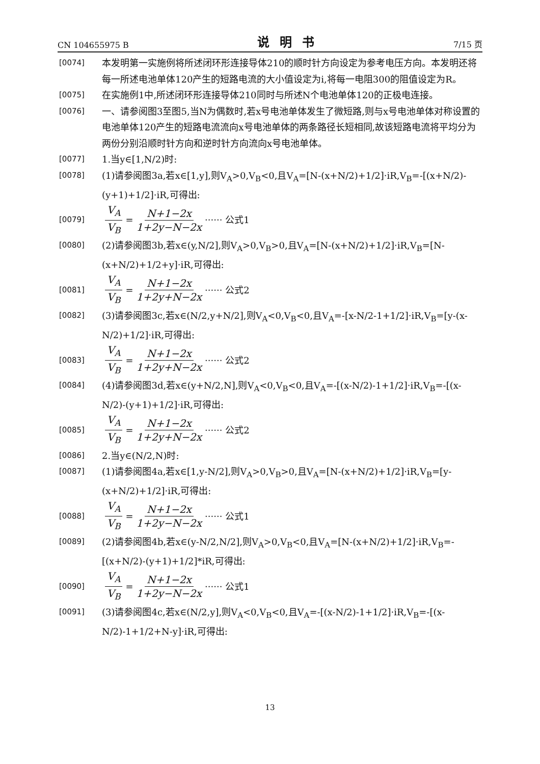CN 104655975 B 说明书 7/15 页
[0074] 本发明第一实施例将所述闭环形连接导体210的顺时针方向设定为参考电压方向。本发明还将每一所述电池单体120产生的短路电流的大小值设定为i,将每一电阻300的阻值设定为R。
[0075] 在实施例1中,所述闭环形连接导体210同时与所述N个电池单体120的正极电连接。
[0076] 一、请参阅图3至图5,当N为偶数时,若x号电池单体发生了微短路,则与x号电池单体对称设置的电池单体120产生的短路电流流向x号电池单体的两条路径长短相同,故该短路电流将平均分为两份分别沿顺时针方向和逆时针方向流向x号电池单体。
[0077] 1.当y∈[1,N/2)时:
[0078] (1)请参阅图3a,若x∈[1,y],则V<sub>A</sub>>0,V<sub>B</sub><0,且V<sub>A</sub>=[N-(x+N/2)+1/2]·iR,V<sub>B</sub>=-[(x+N/2)-(y+1)+1/2]·iR,可得出:
[0079] V<sub>A</sub> V<sub>B</sub> = N+1−2x 1+2y−N−2x ······ 公式1
[0080] (2)请参阅图3b,若x∈(y,N/2],则V<sub>A</sub>>0,V<sub>B</sub>>0,且V<sub>A</sub>=[N-(x+N/2)+1/2]·iR,V<sub>B</sub>=[N-(x+N/2)+1/2+y]·iR,可得出:
[0081] V<sub>A</sub> V<sub>B</sub> = N+1−2x 1+2y+N−2x ······ 公式2
[0082] (3)请参阅图3c,若x∈(N/2,y+N/2],则V<sub>A</sub><0,V<sub>B</sub><0,且V<sub>A</sub>=-[x-N/2-1+1/2]·iR,V<sub>B</sub>=[y-(x-N/2)+1/2]·iR,可得出:
[0083] V<sub>A</sub> V<sub>B</sub> = N+1−2x 1+2y+N−2x ······ 公式2
[0084] (4)请参阅图3d,若x∈(y+N/2,N],则V<sub>A</sub><0,V<sub>B</sub><0,且V<sub>A</sub>=-[(x-N/2)-1+1/2]·iR,V<sub>B</sub>=-[(x-N/2)-(y+1)+1/2]·iR,可得出:
[0085] V<sub>A</sub> V<sub>B</sub> = N+1−2x 1+2y+N−2x ······ 公式2
[0086] 2.当y∈(N/2,N)时:
[0087] (1)请参阅图4a,若x∈[1,y-N/2],则V<sub>A</sub>>0,V<sub>B</sub>>0,且V<sub>A</sub>=[N-(x+N/2)+1/2]·iR,V<sub>B</sub>=[y-(x+N/2)+1/2]·iR,可得出:
[0088] V<sub>A</sub> V<sub>B</sub> = N+1−2x 1+2y−N−2x ······ 公式1
[0089] (2)请参阅图4b,若x∈(y-N/2,N/2],则V<sub>A</sub>>0,V<sub>B</sub><0,且V<sub>A</sub>=[N-(x+N/2)+1/2]·iR,V<sub>B</sub>=-[(x+N/2)-(y+1)+1/2]*iR,可得出:
[0090] V<sub>A</sub> V<sub>B</sub> = N+1−2x 1+2y−N−2x ······ 公式1
[0091] (3)请参阅图4c,若x∈(N/2,y],则V<sub>A</sub><0,V<sub>B</sub><0,且V<sub>A</sub>=-[(x-N/2)-1+1/2]·iR,V<sub>B</sub>=-[(x-N/2)-1+1/2+N-y]·iR,可得出:
13